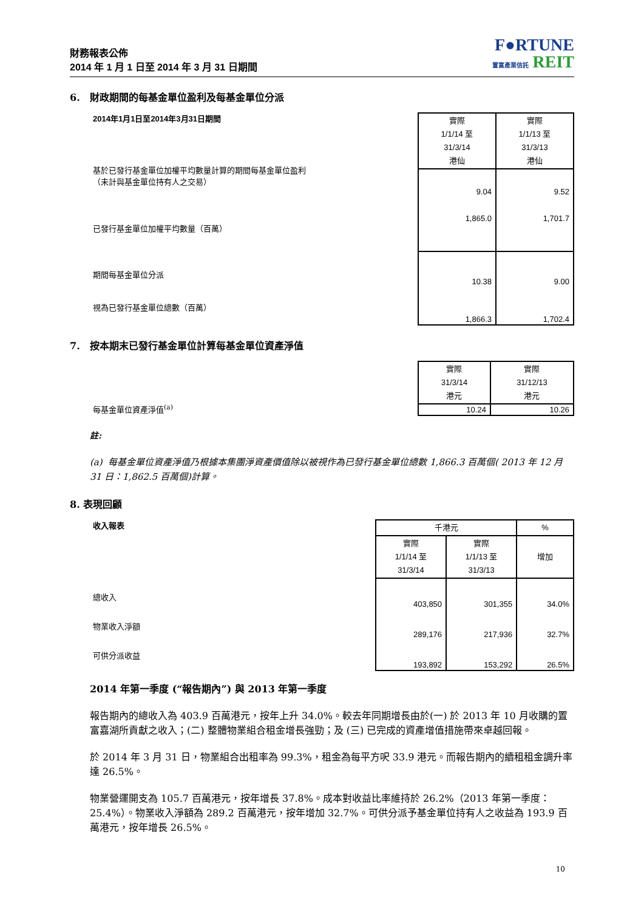財務報表公佈
2014 年 1 月 1 日至 2014 年 3 月 31 日期間
F●RTUNE
置富產業信託 REIT
6. 財政期間的每基金單位盈利及每基金單位分派
2014年1月1日至2014年3月31日期間
基於已發行基金單位加權平均數量計算的期間每基金單位盈利
（未計與基金單位持有人之交易）
已發行基金單位加權平均數量（百萬）
期間每基金單位分派
視為已發行基金單位總數（百萬）
| 實際 1/1/14 至 31/3/14 港仙 | 實際 1/1/13 至 31/3/13 港仙 |
| --- | --- |
| 9.04 | 9.52 |
| 1,865.0 | 1,701.7 |
| 10.38 | 9.00 |
| 1,866.3 | 1,702.4 |
7. 按本期末已發行基金單位計算每基金單位資產淨值
每基金單位資產淨值<sup>(a)</sup>
| 實際 31/3/14 港元 | 實際 31/12/13 港元 |
| --- | --- |
| 10.24 | 10.26 |
註:
(a) 每基金單位資產淨值乃根據本集團淨資產價值除以被視作為已發行基金單位總數 1,866.3 百萬個( 2013 年 12 月 31 日：1,862.5 百萬個)計算。
8. 表現回顧
收入報表
總收入
物業收入淨額
可供分派收益
| 千港元 | | % |
| --- | --- | --- |
| 實際 1/1/14 至 31/3/14 | 實際 1/1/13 至 31/3/13 | 增加 |
| 403,850 | 301,355 | 34.0% |
| 289,176 | 217,936 | 32.7% |
| 193,892 | 153,292 | 26.5% |
2014 年第一季度 (“報告期內”) 與 2013 年第一季度
報告期內的總收入為 403.9 百萬港元，按年上升 34.0%。較去年同期增長由於(一) 於 2013 年 10 月收購的置富嘉湖所貢獻之收入；(二) 整體物業組合租金增長強勁；及 (三) 已完成的資產增值措施帶來卓越回報。
於 2014 年 3 月 31 日，物業組合出租率為 99.3%，租金為每平方呎 33.9 港元。而報告期內的續租租金調升率達 26.5%。
物業營運開支為 105.7 百萬港元，按年增長 37.8%。成本對收益比率維持於 26.2%（2013 年第一季度：25.4%）。物業收入淨額為 289.2 百萬港元，按年增加 32.7%。可供分派予基金單位持有人之收益為 193.9 百萬港元，按年增長 26.5%。
10